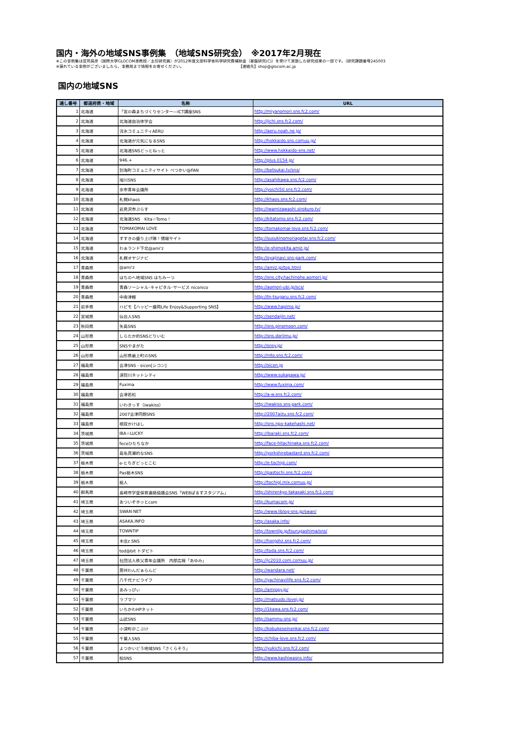国内・海外の地域SNS事例集　（地域SNS研究会）　※2017年2月現在
※この事例集は庄司昌彦（国際大学GLOCOM准教授／主任研究員）が2012年度文部科学省科学研究費補助金（基盤研究(C)）を受けて実施した研究成果の一部です。（研究課題番号245003
※漏れている事例がございましたら、事務局まで情報をお寄せください。　　　　　　　　　　　　　　　【連絡先】shoji@glocom.ac.jp
国内の地域SNS
| 通し番号 | 都道府県・地域 | 名称 | URL |
| --- | --- | --- | --- |
| 1 | 北海道 | 「宮の森まちづくりセンター―ICT講座SNS | http://miyanomori.sns.fc2.com/ |
| 2 | 北海道 | 北海道自治体学会 | http://jichi.sns.fc2.com/ |
| 3 | 北海道 | 流氷コミュニティAERU | http://aeru.noah.ne.jp/ |
| 4 | 北海道 | 北海道が元気になるSNS | http://hokkaido.sns.comuu.jp/ |
| 5 | 北海道 | 北海道SNSどっとねっと | http://www.hokkaido-sns.net/ |
| 6 | 北海道 | 946.+ | http://plus.0154.jp/ |
| 7 | 北海道 | 別海町コミュニティサイト べつかい@FAN | http://betsukai.tv/sns/ |
| 8 | 北海道 | 旭川SNS | http://asahikawa.sns.fc2.com/ |
| 9 | 北海道 | 余市青年会議所 | http://yoichi50.sns.fc2.com/ |
| 10 | 北海道 | 札幌khaos | http://khaos.sns.fc2.com/ |
| 11 | 北海道 | 岩見沢市ぷらす | http://iwamizawashi.sirokuro.tv/ |
| 12 | 北海道 | 北海道SNS Kita☆Tomo！ | http://kitatomo.sns.fc2.com/ |
| 13 | 北海道 | TOMAKOMAI LOVE | http://tomakomai-love.sns.fc2.com/ |
| 14 | 北海道 | すすきの盛り上げ隊！情報サイト | http://susukinomoriagetai.sns.fc2.com/ |
| 15 | 北海道 | わぁランド下北@ami'z | http://e-shimokita.amiz.jp/ |
| 16 | 北海道 | 札幌オヤジナビ | http://oyajinavi.sns-park.com/ |
| 17 | 青森県 | @ami'z | http://amiz.jp/top.html |
| 18 | 青森県 | はちのへ地域SNS はちみーつ | http://sns.city.hachinohe.aomori.jp/ |
| 19 | 青森県 | 青森ソーシャル･キャピタル･サービス niconico | http://aomori-ubi.jp/scs/ |
| 20 | 青森県 | 中南津軽 | http://tn-tsugaru.sns.fc2.com/ |
| 21 | 岩手県 | ハピモ【ハッピー盛岡Life Enjoy&Supporting SNS】 | http://www.hapimo.jp/ |
| 22 | 宮城県 | 仙台人SNS | http://sendaijin.net/ |
| 23 | 秋田県 | 矢島SNS | http://sns.pinemoon.com/ |
| 24 | 山形県 | しらたか的SNSどりいむ | http://sns.doriimu.jp/ |
| 25 | 山形県 | SNSやまがた | http://snsy.jp/ |
| 26 | 山形県 | 山形県最上町のSNS | http://nito.sns.fc2.com/ |
| 27 | 福島県 | 会津SNS - sicon[シコン] | http://sicon.jp |
| 28 | 福島県 | 須賀川ネットシティ | http://www.sukagawa.jp/ |
| 29 | 福島県 | Fuxima | http://www.fuxima.com/ |
| 30 | 福島県 | 会津若松 | http://a-w.sns.fc2.com/ |
| 31 | 福島県 | いわきっす（iwakiss） | http://iwakiss.sns-park.com/ |
| 32 | 福島県 | 2007会津同期SNS | http://2007aizu.sns.fc2.com/ |
| 33 | 福島県 | 相双かけはし | http://sns.npo-kakehashi.net/ |
| 34 | 茨城県 | IBA☆LUCKY | http://ibaraki.sns.fc2.com/ |
| 35 | 茨城県 | feceひたちなか | http://face-hitachinaka.sns.fc2.com/ |
| 36 | 茨城県 | 島名真瀬的なSNS | http://yorkshirebastard.sns.fc2.com/ |
| 37 | 栃木県 | e-とちぎどっとこむ | http://e-tochigi.com/ |
| 38 | 栃木県 | Pas栃木SNS | http://pastochi.sns.fc2.com/ |
| 39 | 栃木県 | 栃人 | http://tochigi.mix.comuu.jp/ |
| 40 | 群馬県 | 高崎市学童保育連絡協議会SNS「WEBぱるすスタジアム」 | http://shirenkyo-takasaki.sns.fc2.com/ |
| 41 | 埼玉県 | あついぞホッとcom | http://kumacom.jp/ |
| 42 | 埼玉県 | SWAN NET | http://www.liblog-sns.jp/swan/ |
| 43 | 埼玉県 | ASAKA.INFO | http://asaka.info/ |
| 44 | 埼玉県 | TOWNTIP | http://towntip.jp/tsurugashima/sns/ |
| 45 | 埼玉県 | 本庄z SNS | http://honjohz.sns.fc2.com/ |
| 46 | 埼玉県 | tod@bit トダビト | http://toda.sns.fc2.com/ |
| 47 | 埼玉県 | 社団法人秩父青年会議所 内部広報「あゆみ」 | http://jc2010.com.comuu.jp/ |
| 48 | 千葉県 | 房州わんだぁらんど | http://wandara.net/ |
| 49 | 千葉県 | 八千代ナビライフ | http://yachinavilife.sns.fc2.com/ |
| 50 | 千葉県 | あみっぴぃ | http://amippy.jp/ |
| 51 | 千葉県 | ラブマツ | http://matsudo.ilovej.jp/ |
| 52 | 千葉県 | いちかわHPネット | http://1kawa.sns.fc2.com/ |
| 53 | 千葉県 | 山武SNS | http://sammu-sns.jp/ |
| 54 | 千葉県 | 小深町＠こぶけ | http://kobukeseinenkai.sns.fc2.com/ |
| 55 | 千葉県 | 千葉人SNS | http://chiba-love.sns.fc2.com/ |
| 56 | 千葉県 | よつかいどう地域SNS「さくらそう」 | http://yukichi.sns.fc2.com/ |
| 57 | 千葉県 | 柏SNS | http://www.kashiwasns.info/ |